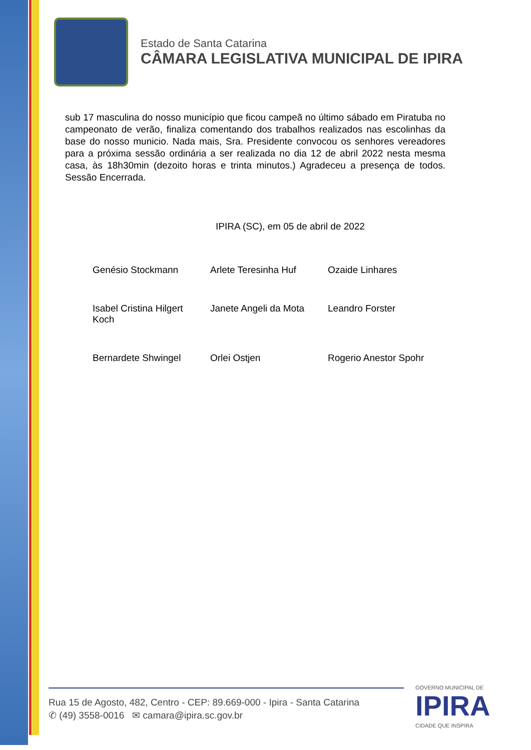Estado de Santa Catarina
CÂMARA LEGISLATIVA MUNICIPAL DE IPIRA
sub 17 masculina do nosso município que ficou campeã no último sábado em Piratuba no campeonato de verão, finaliza comentando dos trabalhos realizados nas escolinhas da base do nosso municio. Nada mais, Sra. Presidente convocou os senhores vereadores para a próxima sessão ordinária a ser realizada no dia 12 de abril 2022 nesta mesma casa, às 18h30min (dezoito horas e trinta minutos.) Agradeceu a presença de todos. Sessão Encerrada.
IPIRA (SC), em 05 de abril de 2022
| Genésio Stockmann | Arlete Teresinha Huf | Ozaide Linhares |
| Isabel Cristina Hilgert Koch | Janete Angeli da Mota | Leandro Forster |
| Bernardete Shwingel | Orlei Ostjen | Rogerio Anestor Spohr |
Rua 15 de Agosto, 482, Centro - CEP: 89.669-000 - Ipira - Santa Catarina
✆ (49) 3558-0016 ✉ camara@ipira.sc.gov.br
GOVERNO MUNICIPAL DE
IPIRA
CIDADE QUE INSPIRA